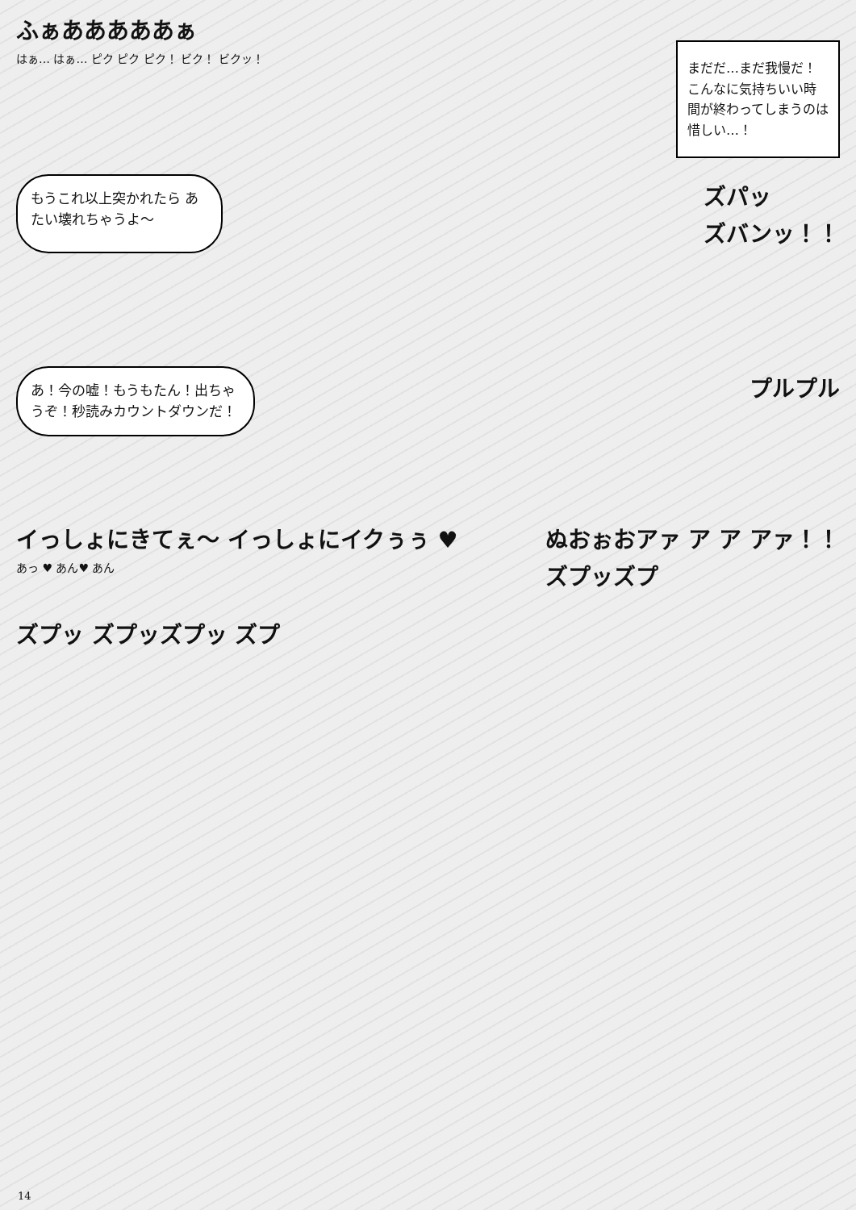ふぁあああああぁ
はぁ… はぁ… ピク ピク ピク！ ビク！ ビクッ！
まだだ…まだ我慢だ！こんなに気持ちいい時間が終わってしまうのは惜しい…！
もうこれ以上突かれたら あたい壊れちゃうよ～
ズパッ
ズバンッ！！
あ！今の嘘！もうもたん！出ちゃうぞ！秒読みカウントダウンだ！
プルプル
イっしょにきてぇ～ イっしょにイクぅぅ ♥
あっ ♥ あん♥ あん
ぬおぉおアァ ア ア アァ！！
ズプッズプ
ズプッ ズプッズプッ ズプ
14